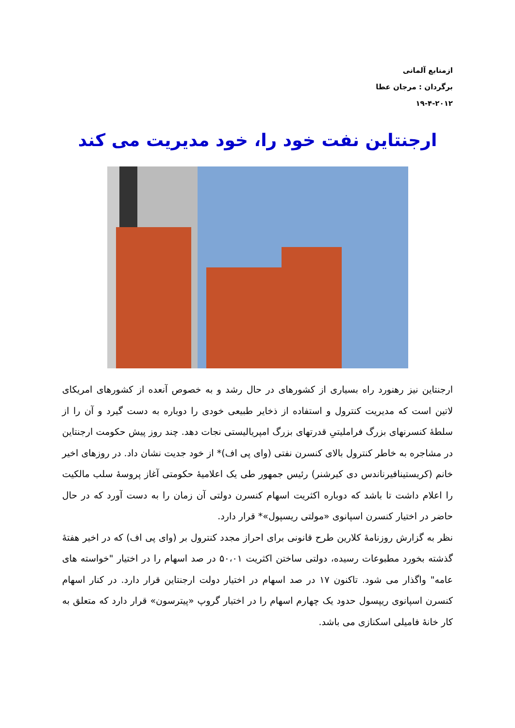ازمنابع آلمانی
برگردان : مرجان عطا
۱۹-۴-۲۰۱۲
ارجنتاین نفت خود را، خود مدیریت می کند
ارجنتاین نیز رهنورد راه بسیاری از کشورهای در حال رشد و به خصوص آنعده از کشورهای امریکای لاتین است که مدیریت کنترول و استفاده از ذخایر طبیعی خودی را دوباره به دست گیرد و آن را از سلطهٔ کنسرنهای بزرگ فراملیتیِ قدرتهای بزرگ امپریالیستی نجات دهد. چند روز پیش حکومت ارجنتاین در مشاجره به خاطر کنترول بالای کنسرن نفتی (وای پی اف)* از خود جدیت نشان داد. در روزهای اخیر خانم (کریستینافیرناندس دی کیرشنر) رئیس جمهور طی یک اعلامیهٔ حکومتی آغاز پروسهٔ سلب مالکیت را اعلام داشت تا باشد که دوباره اکثریت اسهام کنسرن دولتی آن زمان را به دست آورد که در حال حاضر در اختیار کنسرن اسپانوی «مولتی ریسپول»* قرار دارد.
نظر به گزارش روزنامهٔ کلارین طرح قانونی برای احراز مجدد کنترول بر (وای پی اف) که در اخیر هفتهٔ گذشته بخورد مطبوعات رسیده، دولتی ساختن اکثریت ۵۰،۰۱ در صد اسهام را در اختیار "خواسته های عامه" واگذار می شود. تاکنون ۱۷ در صد اسهام در اختیار دولت ارجنتاین قرار دارد. در کنار اسهام کنسرن اسپانوی ریپسول حدود یک چهارم اسهام را در اختیار گروپ «پیترسون» قرار دارد که متعلق به کار خانهٔ فامیلی اسکنازی می باشد.